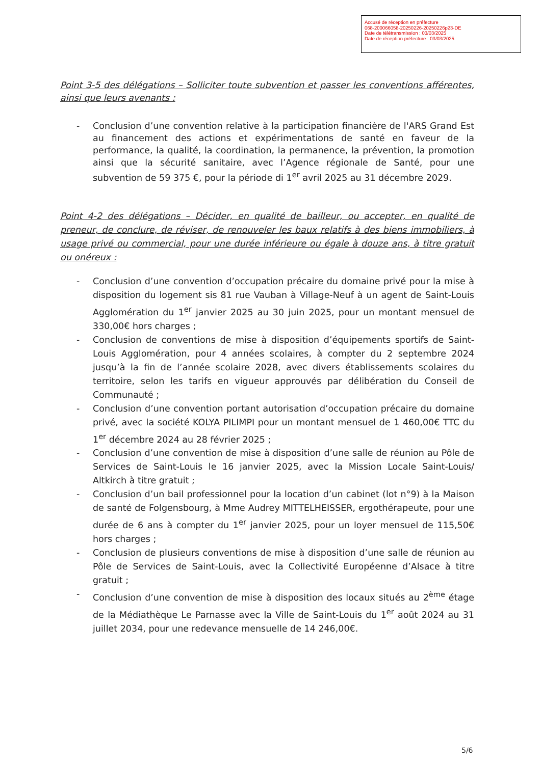Accusé de réception en préfecture
068-200066058-20250226-20250226p23-DE
Date de télétransmission : 03/03/2025
Date de réception préfecture : 03/03/2025
Point 3-5 des délégations – Solliciter toute subvention et passer les conventions afférentes, ainsi que leurs avenants :
- Conclusion d’une convention relative à la participation financière de l'ARS Grand Est au financement des actions et expérimentations de santé en faveur de la performance, la qualité, la coordination, la permanence, la prévention, la promotion ainsi que la sécurité sanitaire, avec l’Agence régionale de Santé, pour une subvention de 59 375 €, pour la période di 1<sup>er</sup> avril 2025 au 31 décembre 2029.
Point 4-2 des délégations – Décider, en qualité de bailleur, ou accepter, en qualité de preneur, de conclure, de réviser, de renouveler les baux relatifs à des biens immobiliers, à usage privé ou commercial, pour une durée inférieure ou égale à douze ans, à titre gratuit ou onéreux :
- Conclusion d’une convention d’occupation précaire du domaine privé pour la mise à disposition du logement sis 81 rue Vauban à Village-Neuf à un agent de Saint-Louis Agglomération du 1<sup>er</sup> janvier 2025 au 30 juin 2025, pour un montant mensuel de 330,00€ hors charges ;
- Conclusion de conventions de mise à disposition d’équipements sportifs de Saint-Louis Agglomération, pour 4 années scolaires, à compter du 2 septembre 2024 jusqu’à la fin de l’année scolaire 2028, avec divers établissements scolaires du territoire, selon les tarifs en vigueur approuvés par délibération du Conseil de Communauté ;
- Conclusion d’une convention portant autorisation d’occupation précaire du domaine privé, avec la société KOLYA PILIMPI pour un montant mensuel de 1 460,00€ TTC du 1<sup>er</sup> décembre 2024 au 28 février 2025 ;
- Conclusion d’une convention de mise à disposition d’une salle de réunion au Pôle de Services de Saint-Louis le 16 janvier 2025, avec la Mission Locale Saint-Louis/ Altkirch à titre gratuit ;
- Conclusion d’un bail professionnel pour la location d’un cabinet (lot n°9) à la Maison de santé de Folgensbourg, à Mme Audrey MITTELHEISSER, ergothérapeute, pour une durée de 6 ans à compter du 1<sup>er</sup> janvier 2025, pour un loyer mensuel de 115,50€ hors charges ;
- Conclusion de plusieurs conventions de mise à disposition d’une salle de réunion au Pôle de Services de Saint-Louis, avec la Collectivité Européenne d’Alsace à titre gratuit ;
- Conclusion d’une convention de mise à disposition des locaux situés au 2<sup>ème</sup> étage de la Médiathèque Le Parnasse avec la Ville de Saint-Louis du 1<sup>er</sup> août 2024 au 31 juillet 2034, pour une redevance mensuelle de 14 246,00€.
5/6